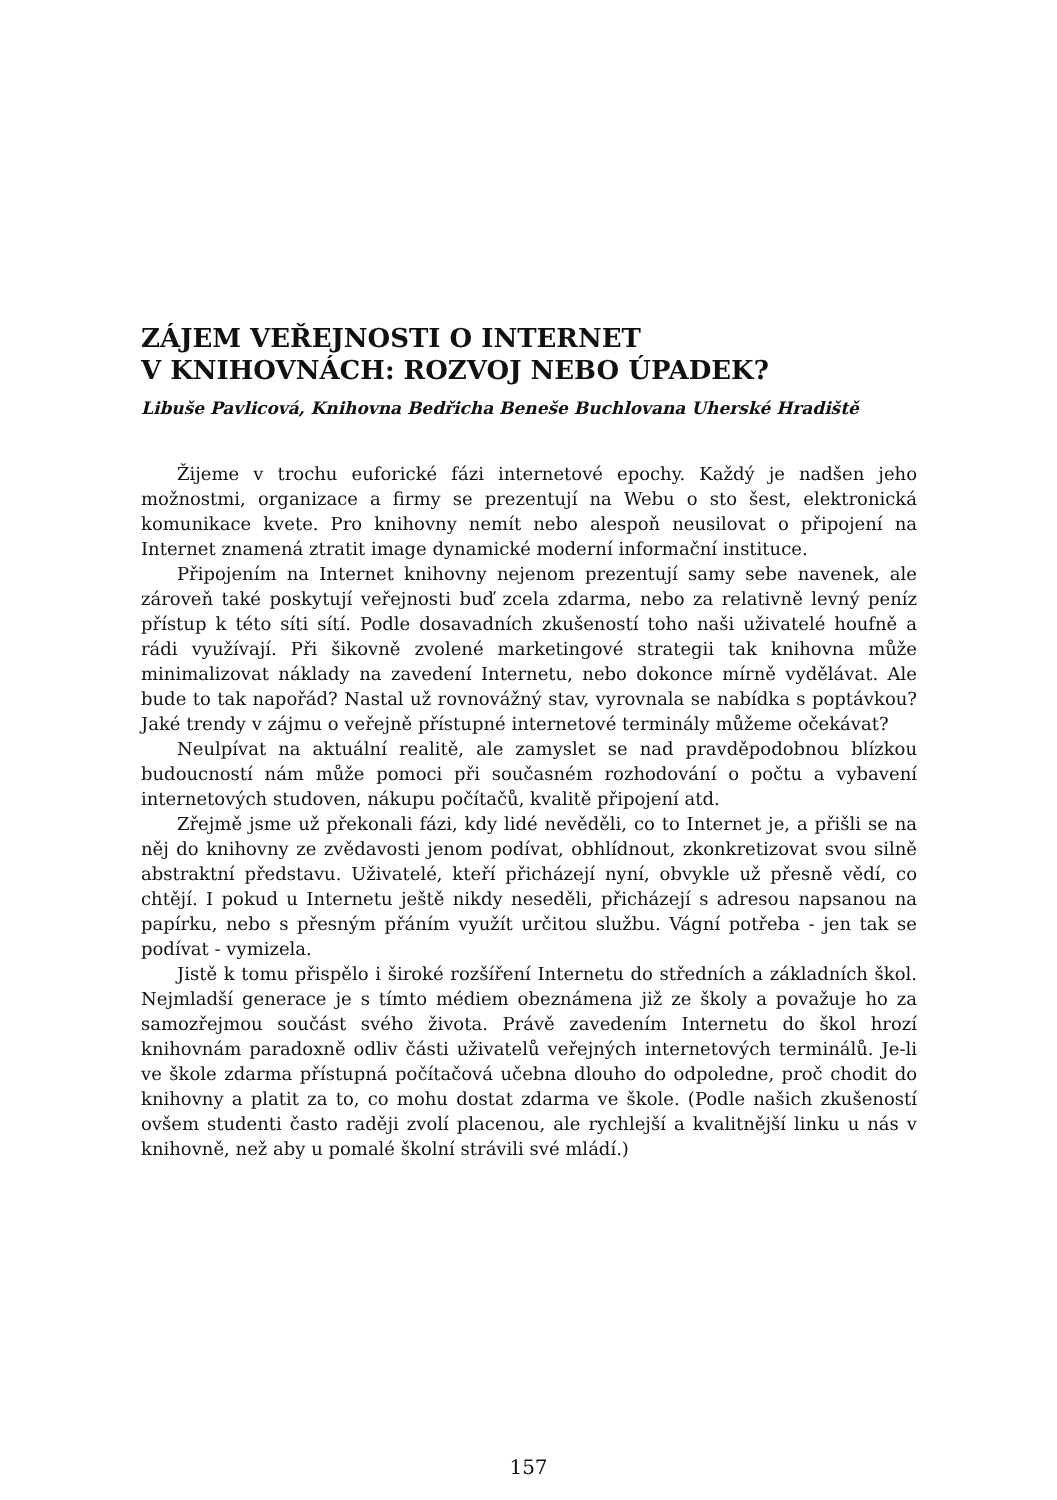ZÁJEM VEŘEJNOSTI O INTERNET
V KNIHOVNÁCH: ROZVOJ NEBO ÚPADEK?
Libuše Pavlicová, Knihovna Bedřicha Beneše Buchlovana Uherské Hradiště
Žijeme v trochu euforické fázi internetové epochy. Každý je nadšen jeho možnostmi, organizace a firmy se prezentují na Webu o sto šest, elektronická komunikace kvete. Pro knihovny nemít nebo alespoň neusilovat o připojení na Internet znamená ztratit image dynamické moderní informační instituce.
Připojením na Internet knihovny nejenom prezentují samy sebe navenek, ale zároveň také poskytují veřejnosti buď zcela zdarma, nebo za relativně levný peníz přístup k této síti sítí. Podle dosavadních zkušeností toho naši uživatelé houfně a rádi využívají. Při šikovně zvolené marketingové strategii tak knihovna může minimalizovat náklady na zavedení Internetu, nebo dokonce mírně vydělávat. Ale bude to tak napořád? Nastal už rovnovážný stav, vyrovnala se nabídka s poptávkou? Jaké trendy v zájmu o veřejně přístupné internetové terminály můžeme očekávat?
Neulpívat na aktuální realitě, ale zamyslet se nad pravděpodobnou blízkou budoucností nám může pomoci při současném rozhodování o počtu a vybavení internetových studoven, nákupu počítačů, kvalitě připojení atd.
Zřejmě jsme už překonali fázi, kdy lidé nevěděli, co to Internet je, a přišli se na něj do knihovny ze zvědavosti jenom podívat, obhlídnout, zkonkretizovat svou silně abstraktní představu. Uživatelé, kteří přicházejí nyní, obvykle už přesně vědí, co chtějí. I pokud u Internetu ještě nikdy neseděli, přicházejí s adresou napsanou na papírku, nebo s přesným přáním využít určitou službu. Vágní potřeba - jen tak se podívat - vymizela.
Jistě k tomu přispělo i široké rozšíření Internetu do středních a základních škol. Nejmladší generace je s tímto médiem obeznámena již ze školy a považuje ho za samozřejmou součást svého života. Právě zavedením Internetu do škol hrozí knihovnám paradoxně odliv části uživatelů veřejných internetových terminálů. Je-li ve škole zdarma přístupná počítačová učebna dlouho do odpoledne, proč chodit do knihovny a platit za to, co mohu dostat zdarma ve škole. (Podle našich zkušeností ovšem studenti často raději zvolí placenou, ale rychlejší a kvalitnější linku u nás v knihovně, než aby u pomalé školní strávili své mládí.)
157